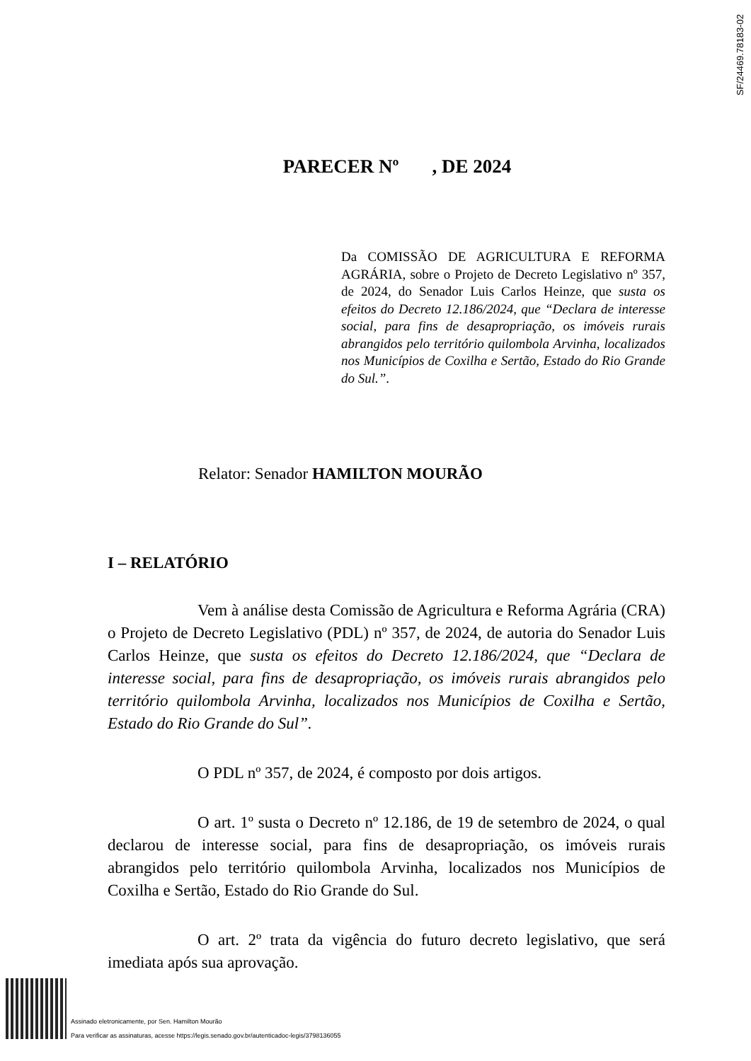SF/24469.78183-02
PARECER Nº , DE 2024
Da COMISSÃO DE AGRICULTURA E REFORMA AGRÁRIA, sobre o Projeto de Decreto Legislativo nº 357, de 2024, do Senador Luis Carlos Heinze, que susta os efeitos do Decreto 12.186/2024, que “Declara de interesse social, para fins de desapropriação, os imóveis rurais abrangidos pelo território quilombola Arvinha, localizados nos Municípios de Coxilha e Sertão, Estado do Rio Grande do Sul.”.
Relator: Senador HAMILTON MOURÃO
I – RELATÓRIO
Vem à análise desta Comissão de Agricultura e Reforma Agrária (CRA) o Projeto de Decreto Legislativo (PDL) nº 357, de 2024, de autoria do Senador Luis Carlos Heinze, que susta os efeitos do Decreto 12.186/2024, que “Declara de interesse social, para fins de desapropriação, os imóveis rurais abrangidos pelo território quilombola Arvinha, localizados nos Municípios de Coxilha e Sertão, Estado do Rio Grande do Sul”.
O PDL nº 357, de 2024, é composto por dois artigos.
O art. 1º susta o Decreto nº 12.186, de 19 de setembro de 2024, o qual declarou de interesse social, para fins de desapropriação, os imóveis rurais abrangidos pelo território quilombola Arvinha, localizados nos Municípios de Coxilha e Sertão, Estado do Rio Grande do Sul.
O art. 2º trata da vigência do futuro decreto legislativo, que será imediata após sua aprovação.
Assinado eletronicamente, por Sen. Hamilton Mourão
Para verificar as assinaturas, acesse https://legis.senado.gov.br/autenticadoc-legis/3798136055